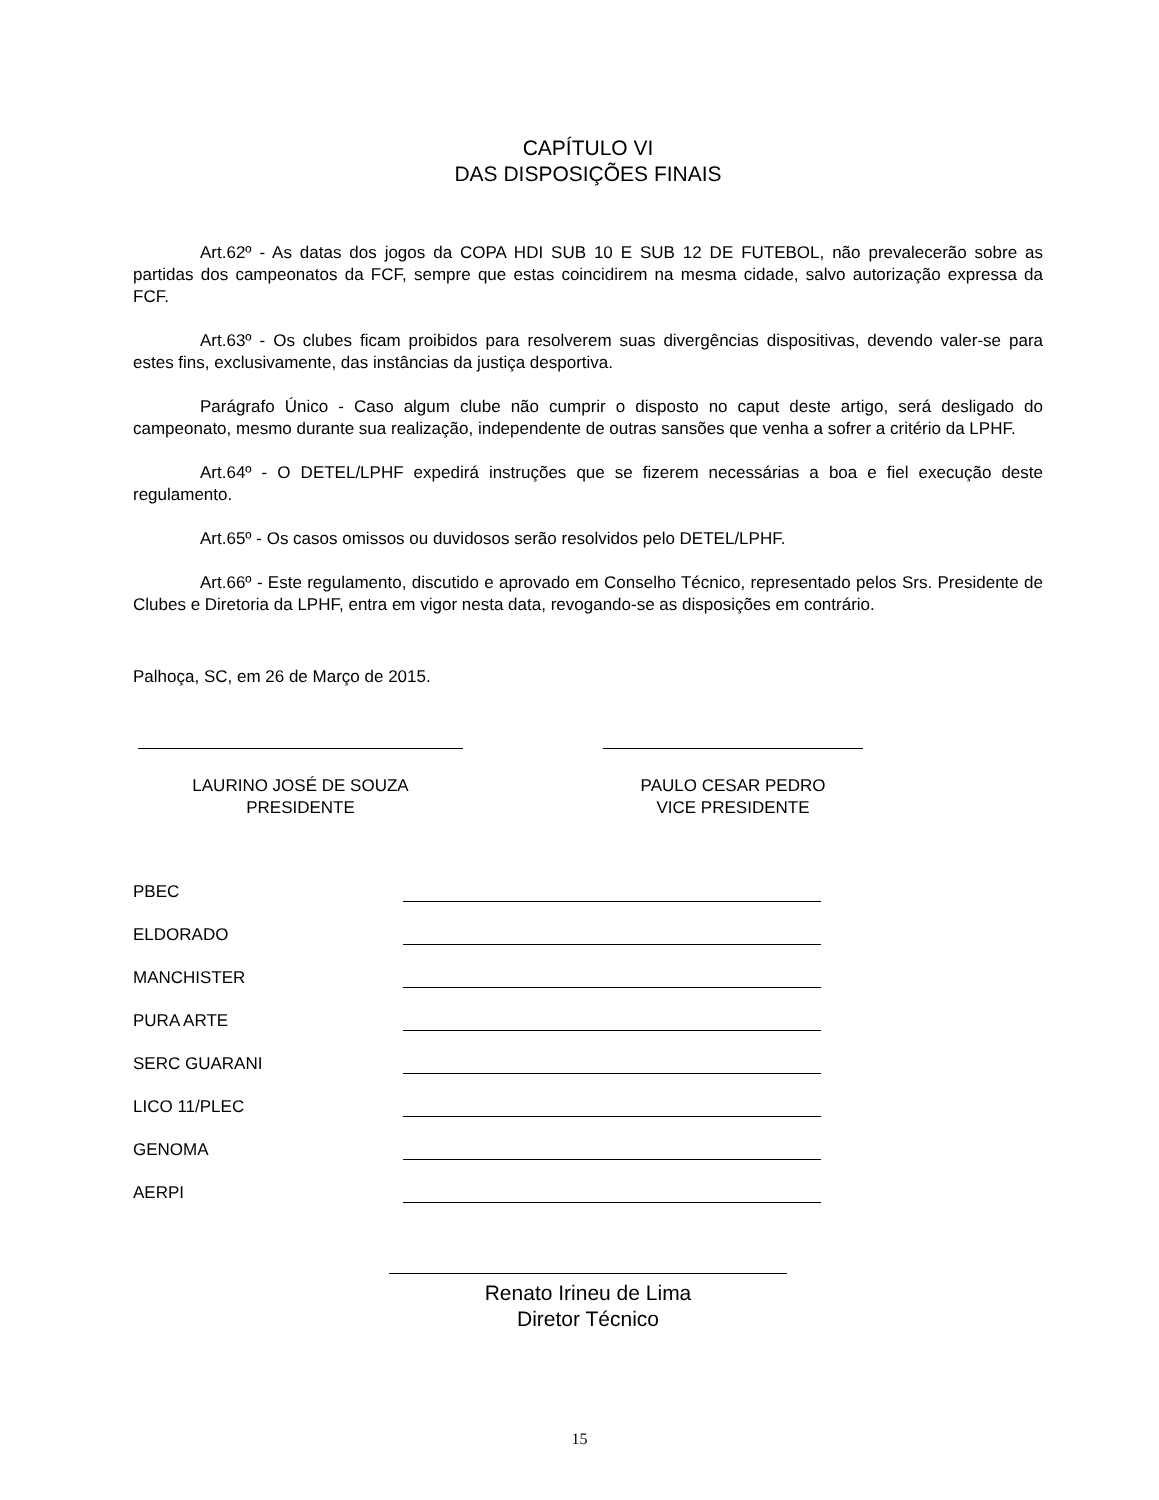CAPÍTULO VI
DAS DISPOSIÇÕES FINAIS
Art.62º - As datas dos jogos da COPA HDI SUB 10 E SUB 12 DE FUTEBOL, não prevalecerão sobre as partidas dos campeonatos da FCF, sempre que estas coincidirem na mesma cidade, salvo autorização expressa da FCF.
Art.63º - Os clubes ficam proibidos para resolverem suas divergências dispositivas, devendo valer-se para estes fins, exclusivamente, das instâncias da justiça desportiva.
Parágrafo Único - Caso algum clube não cumprir o disposto no caput deste artigo, será desligado do campeonato, mesmo durante sua realização, independente de outras sansões que venha a sofrer a critério da LPHF.
Art.64º - O DETEL/LPHF expedirá instruções que se fizerem necessárias a boa e fiel execução deste regulamento.
Art.65º - Os casos omissos ou duvidosos serão resolvidos pelo DETEL/LPHF.
Art.66º - Este regulamento, discutido e aprovado em Conselho Técnico, representado pelos Srs. Presidente de Clubes e Diretoria da LPHF, entra em vigor nesta data, revogando-se as disposições em contrário.
Palhoça, SC, em 26 de Março de 2015.
LAURINO JOSÉ DE SOUZA
PRESIDENTE
PAULO CESAR PEDRO
VICE PRESIDENTE
PBEC
ELDORADO
MANCHISTER
PURA ARTE
SERC GUARANI
LICO 11/PLEC
GENOMA
AERPI
Renato Irineu de Lima
Diretor Técnico
15